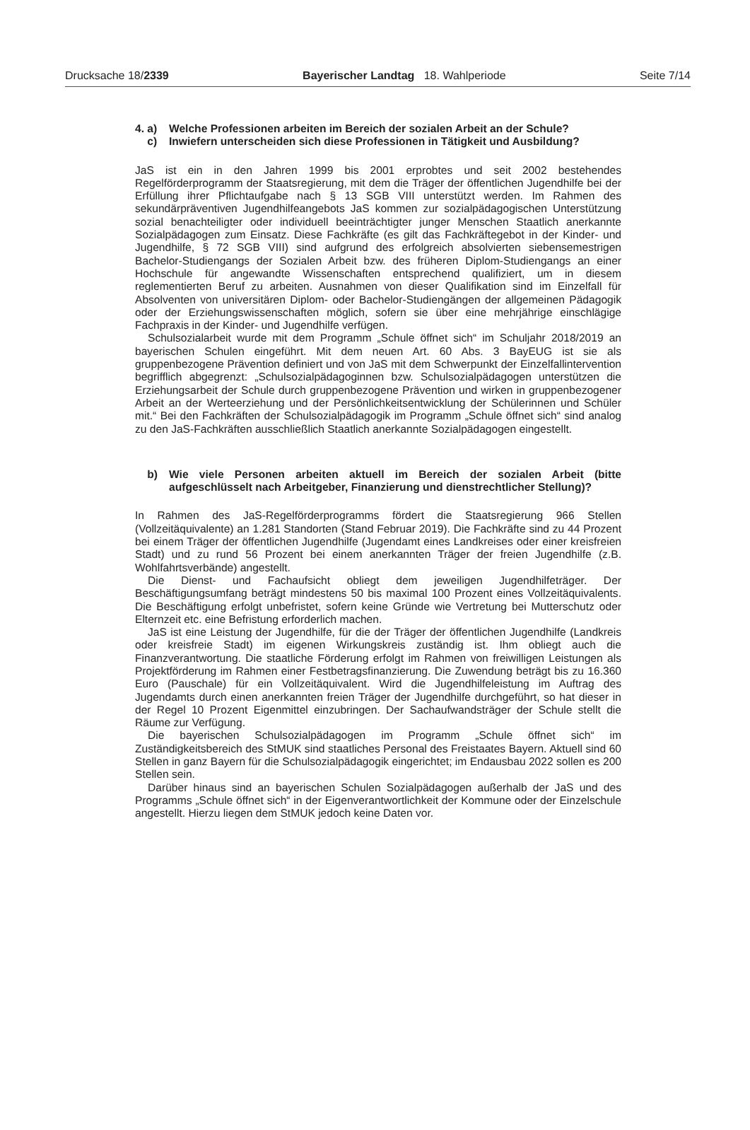Drucksache 18/2339 Bayerischer Landtag 18. Wahlperiode Seite 7/14
4. a) Welche Professionen arbeiten im Bereich der sozialen Arbeit an der Schule?
c) Inwiefern unterscheiden sich diese Professionen in Tätigkeit und Ausbildung?
JaS ist ein in den Jahren 1999 bis 2001 erprobtes und seit 2002 bestehendes Regelförderprogramm der Staatsregierung, mit dem die Träger der öffentlichen Jugendhilfe bei der Erfüllung ihrer Pflichtaufgabe nach § 13 SGB VIII unterstützt werden. Im Rahmen des sekundärpräventiven Jugendhilfeangebots JaS kommen zur sozialpädagogischen Unterstützung sozial benachteiligter oder individuell beeinträchtigter junger Menschen Staatlich anerkannte Sozialpädagogen zum Einsatz. Diese Fachkräfte (es gilt das Fachkräftegebot in der Kinder- und Jugendhilfe, § 72 SGB VIII) sind aufgrund des erfolgreich absolvierten siebensemestrigen Bachelor-Studiengangs der Sozialen Arbeit bzw. des früheren Diplom-Studiengangs an einer Hochschule für angewandte Wissenschaften entsprechend qualifiziert, um in diesem reglementierten Beruf zu arbeiten. Ausnahmen von dieser Qualifikation sind im Einzelfall für Absolventen von universitären Diplom- oder Bachelor-Studiengängen der allgemeinen Pädagogik oder der Erziehungswissenschaften möglich, sofern sie über eine mehrjährige einschlägige Fachpraxis in der Kinder- und Jugendhilfe verfügen.
Schulsozialarbeit wurde mit dem Programm „Schule öffnet sich“ im Schuljahr 2018/2019 an bayerischen Schulen eingeführt. Mit dem neuen Art. 60 Abs. 3 BayEUG ist sie als gruppenbezogene Prävention definiert und von JaS mit dem Schwerpunkt der Einzelfallintervention begrifflich abgegrenzt: „Schulsozialpädagoginnen bzw. Schulsozialpädagogen unterstützen die Erziehungsarbeit der Schule durch gruppenbezogene Prävention und wirken in gruppenbezogener Arbeit an der Werteerziehung und der Persönlichkeitsentwicklung der Schülerinnen und Schüler mit.“ Bei den Fachkräften der Schulsozialpädagogik im Programm „Schule öffnet sich“ sind analog zu den JaS-Fachkräften ausschließlich Staatlich anerkannte Sozialpädagogen eingestellt.
b) Wie viele Personen arbeiten aktuell im Bereich der sozialen Arbeit (bitte aufgeschlüsselt nach Arbeitgeber, Finanzierung und dienstrechtlicher Stellung)?
In Rahmen des JaS-Regelförderprogramms fördert die Staatsregierung 966 Stellen (Vollzeitäquivalente) an 1.281 Standorten (Stand Februar 2019). Die Fachkräfte sind zu 44 Prozent bei einem Träger der öffentlichen Jugendhilfe (Jugendamt eines Landkreises oder einer kreisfreien Stadt) und zu rund 56 Prozent bei einem anerkannten Träger der freien Jugendhilfe (z.B. Wohlfahrtsverbände) angestellt.
Die Dienst- und Fachaufsicht obliegt dem jeweiligen Jugendhilfeträger. Der Beschäftigungsumfang beträgt mindestens 50 bis maximal 100 Prozent eines Vollzeitäquivalents. Die Beschäftigung erfolgt unbefristet, sofern keine Gründe wie Vertretung bei Mutterschutz oder Elternzeit etc. eine Befristung erforderlich machen.
JaS ist eine Leistung der Jugendhilfe, für die der Träger der öffentlichen Jugendhilfe (Landkreis oder kreisfreie Stadt) im eigenen Wirkungskreis zuständig ist. Ihm obliegt auch die Finanzverantwortung. Die staatliche Förderung erfolgt im Rahmen von freiwilligen Leistungen als Projektförderung im Rahmen einer Festbetragsfinanzierung. Die Zuwendung beträgt bis zu 16.360 Euro (Pauschale) für ein Vollzeitäquivalent. Wird die Jugendhilfeleistung im Auftrag des Jugendamts durch einen anerkannten freien Träger der Jugendhilfe durchgeführt, so hat dieser in der Regel 10 Prozent Eigenmittel einzubringen. Der Sachaufwandsträger der Schule stellt die Räume zur Verfügung.
Die bayerischen Schulsozialpädagogen im Programm „Schule öffnet sich“ im Zuständigkeitsbereich des StMUK sind staatliches Personal des Freistaates Bayern. Aktuell sind 60 Stellen in ganz Bayern für die Schulsozialpädagogik eingerichtet; im Endausbau 2022 sollen es 200 Stellen sein.
Darüber hinaus sind an bayerischen Schulen Sozialpädagogen außerhalb der JaS und des Programms „Schule öffnet sich“ in der Eigenverantwortlichkeit der Kommune oder der Einzelschule angestellt. Hierzu liegen dem StMUK jedoch keine Daten vor.